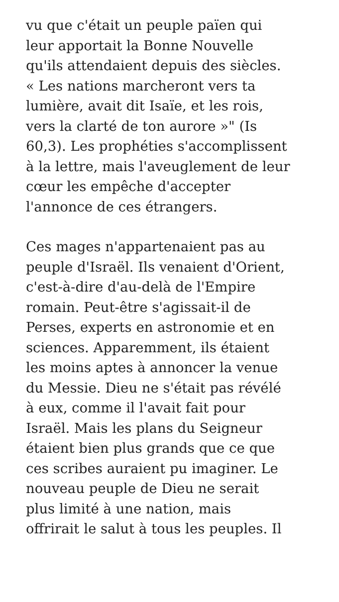vu que c'était un peuple païen qui
leur apportait la Bonne Nouvelle
qu'ils attendaient depuis des siècles.
« Les nations marcheront vers ta
lumière, avait dit Isaïe, et les rois,
vers la clarté de ton aurore »" (Is
60,3). Les prophéties s'accomplissent
à la lettre, mais l'aveuglement de leur
cœur les empêche d'accepter
l'annonce de ces étrangers.
Ces mages n'appartenaient pas au
peuple d'Israël. Ils venaient d'Orient,
c'est-à-dire d'au-delà de l'Empire
romain. Peut-être s'agissait-il de
Perses, experts en astronomie et en
sciences. Apparemment, ils étaient
les moins aptes à annoncer la venue
du Messie. Dieu ne s'était pas révélé
à eux, comme il l'avait fait pour
Israël. Mais les plans du Seigneur
étaient bien plus grands que ce que
ces scribes auraient pu imaginer. Le
nouveau peuple de Dieu ne serait
plus limité à une nation, mais
offrirait le salut à tous les peuples. Il